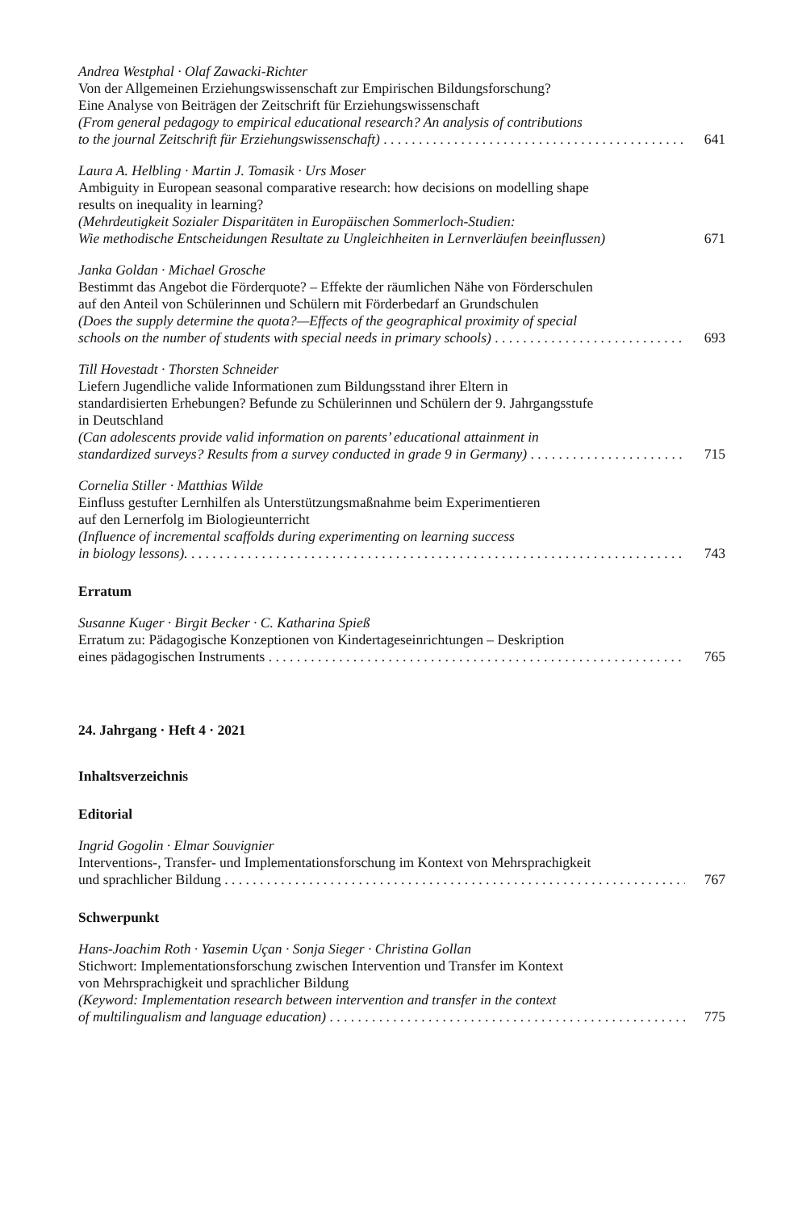Andrea Westphal · Olaf Zawacki-Richter
Von der Allgemeinen Erziehungswissenschaft zur Empirischen Bildungsforschung?
Eine Analyse von Beiträgen der Zeitschrift für Erziehungswissenschaft
(From general pedagogy to empirical educational research? An analysis of contributions
to the journal Zeitschrift für Erziehungswissenschaft) 641
Laura A. Helbling · Martin J. Tomasik · Urs Moser
Ambiguity in European seasonal comparative research: how decisions on modelling shape
results on inequality in learning?
(Mehrdeutigkeit Sozialer Disparitäten in Europäischen Sommerloch-Studien:
Wie methodische Entscheidungen Resultate zu Ungleichheiten in Lernverläufen beeinflussen) 671
Janka Goldan · Michael Grosche
Bestimmt das Angebot die Förderquote? – Effekte der räumlichen Nähe von Förderschulen
auf den Anteil von Schülerinnen und Schülern mit Förderbedarf an Grundschulen
(Does the supply determine the quota?—Effects of the geographical proximity of special
schools on the number of students with special needs in primary schools) 693
Till Hovestadt · Thorsten Schneider
Liefern Jugendliche valide Informationen zum Bildungsstand ihrer Eltern in
standardisierten Erhebungen? Befunde zu Schülerinnen und Schülern der 9. Jahrgangsstufe
in Deutschland
(Can adolescents provide valid information on parents’ educational attainment in
standardized surveys? Results from a survey conducted in grade 9 in Germany) 715
Cornelia Stiller · Matthias Wilde
Einfluss gestufter Lernhilfen als Unterstützungsmaßnahme beim Experimentieren
auf den Lernerfolg im Biologieunterricht
(Influence of incremental scaffolds during experimenting on learning success
in biology lessons). 743
Erratum
Susanne Kuger · Birgit Becker · C. Katharina Spieß
Erratum zu: Pädagogische Konzeptionen von Kindertageseinrichtungen – Deskription
eines pädagogischen Instruments 765
24. Jahrgang · Heft 4 · 2021
Inhaltsverzeichnis
Editorial
Ingrid Gogolin · Elmar Souvignier
Interventions-, Transfer- und Implementationsforschung im Kontext von Mehrsprachigkeit
und sprachlicher Bildung 767
Schwerpunkt
Hans-Joachim Roth · Yasemin Uçan · Sonja Sieger · Christina Gollan
Stichwort: Implementationsforschung zwischen Intervention und Transfer im Kontext
von Mehrsprachigkeit und sprachlicher Bildung
(Keyword: Implementation research between intervention and transfer in the context
of multilingualism and language education) 775